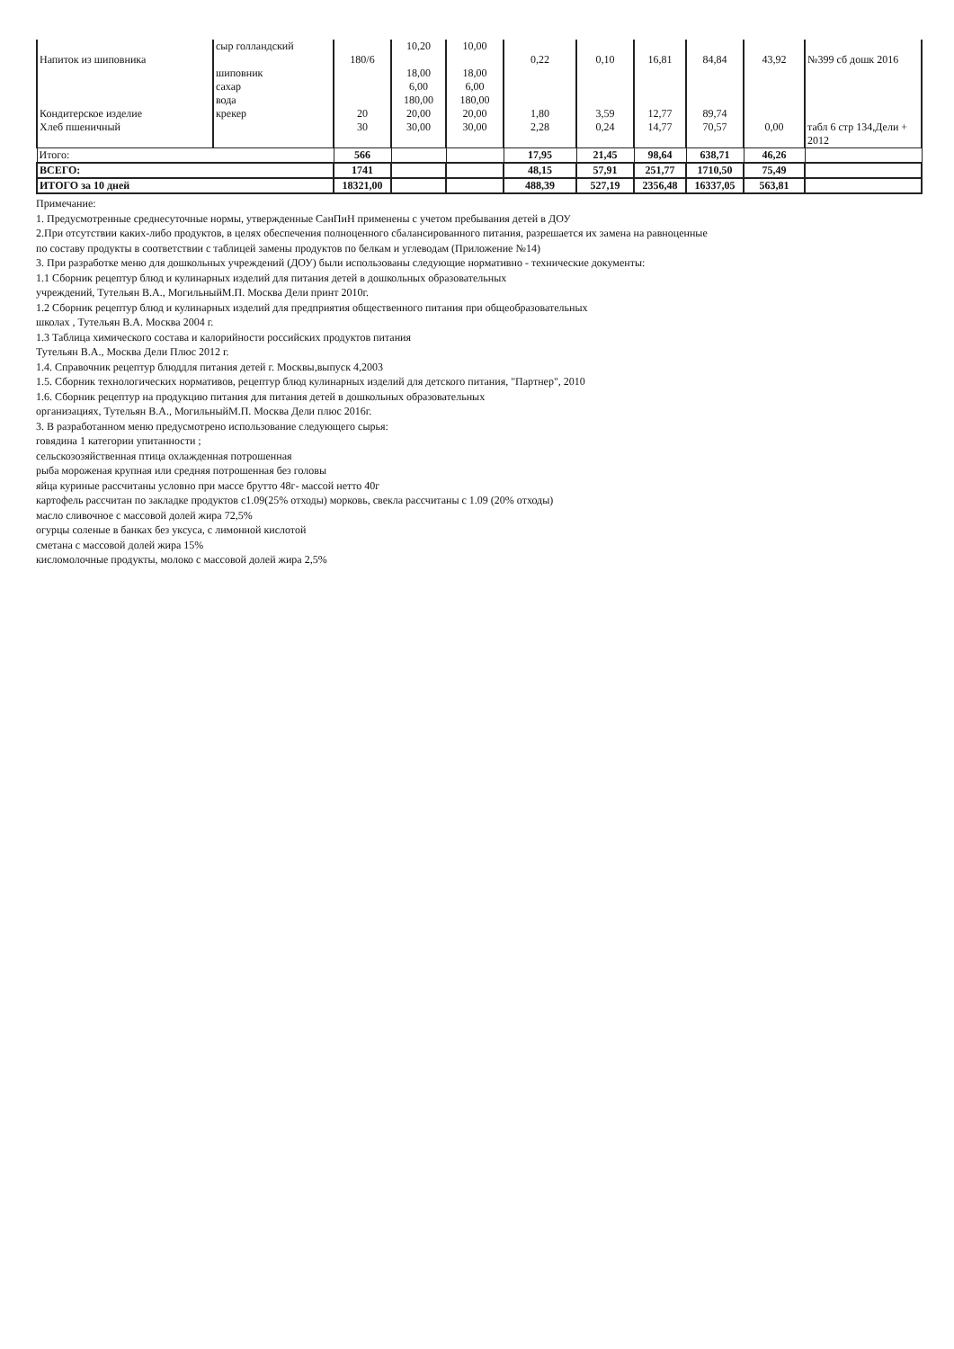| Напиток из шиповника | сыр голландский шиповник сахар вода | 180/6 | 10,20 18,00 6,00 180,00 | 10,00 18,00 6,00 180,00 | 0,22 | 0,10 | 16,81 | 84,84 | 43,92 | №399 сб дошк 2016 |
| Кондитерское изделие | крекер | 20 | 20,00 | 20,00 | 1,80 | 3,59 | 12,77 | 89,74 | | |
| Хлеб пшеничный | | 30 | 30,00 | 30,00 | 2,28 | 0,24 | 14,77 | 70,57 | 0,00 | табл 6 стр 134,Дели + 2012 |
| Итого: | | 566 | | | 17,95 | 21,45 | 98,64 | 638,71 | 46,26 | |
| ВСЕГО: | | 1741 | | | 48,15 | 57,91 | 251,77 | 1710,50 | 75,49 | |
| ИТОГО за 10 дней | | 18321,00 | | | 488,39 | 527,19 | 2356,48 | 16337,05 | 563,81 | |
Примечание:
1. Предусмотренные среднесуточные нормы, утвержденные СанПиН применены с учетом пребывания детей в ДОУ
2.При отсутствии каких-либо продуктов, в целях обеспечения полноценного сбалансированного питания, разрешается их замена на равноценные
по составу продукты в соответствии с таблицей замены продуктов по белкам и углеводам (Приложение №14)
3. При разработке меню для дошкольных учреждений (ДОУ) были использованы следующие нормативно - технические документы:
1.1 Сборник рецептур блюд и кулинарных изделий для питания детей в дошкольных образовательных
учреждений, Тутельян В.А., МогильныйМ.П. Москва Дели принт 2010г.
1.2 Сборник рецептур блюд и кулинарных изделий для предприятия общественного питания при общеобразовательных
школах , Тутельян В.А. Москва 2004 г.
1.3 Таблица химического состава и калорийности российских продуктов питания
Тутельян В.А., Москва Дели Плюс 2012 г.
1.4. Справочник рецептур блюддля питания детей г. Москвы,выпуск 4,2003
1.5. Сборник технологических нормативов, рецептур блюд кулинарных изделий для детского питания, "Партнер", 2010
1.6. Сборник рецептур на продукцию питания для питания детей в дошкольных образовательных
организациях, Тутельян В.А., МогильныйМ.П. Москва Дели плюс 2016г.
3. В разработанном меню предусмотрено использование следующего сырья:
говядина 1 категории упитанности ;
сельскозозяйственная птица охлажденная потрошенная
рыба мороженая крупная или средняя потрошенная без головы
яйца куриные рассчитаны условно при массе брутто 48г- массой нетто 40г
картофель рассчитан по закладке продуктов с1.09(25% отходы) морковь, свекла рассчитаны с 1.09 (20% отходы)
масло сливочное с массовой долей жира 72,5%
огурцы соленые в банках без уксуса, с лимонной кислотой
сметана с массовой долей жира 15%
кисломолочные продукты, молоко с массовой долей жира 2,5%